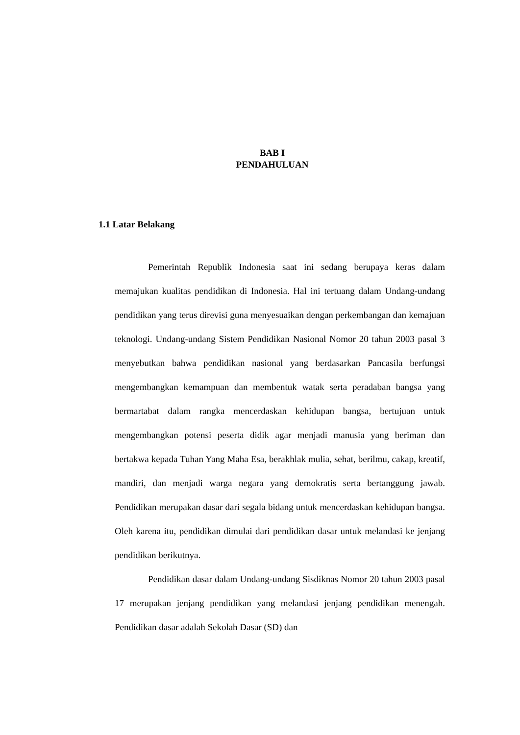BAB I
PENDAHULUAN
1.1 Latar Belakang
Pemerintah Republik Indonesia saat ini sedang berupaya keras dalam memajukan kualitas pendidikan di Indonesia. Hal ini tertuang dalam Undang-undang pendidikan yang terus direvisi guna menyesuaikan dengan perkembangan dan kemajuan teknologi. Undang-undang Sistem Pendidikan Nasional Nomor 20 tahun 2003 pasal 3 menyebutkan bahwa pendidikan nasional yang berdasarkan Pancasila berfungsi mengembangkan kemampuan dan membentuk watak serta peradaban bangsa yang bermartabat dalam rangka mencerdaskan kehidupan bangsa, bertujuan untuk mengembangkan potensi peserta didik agar menjadi manusia yang beriman dan bertakwa kepada Tuhan Yang Maha Esa, berakhlak mulia, sehat, berilmu, cakap, kreatif, mandiri, dan menjadi warga negara yang demokratis serta bertanggung jawab. Pendidikan merupakan dasar dari segala bidang untuk mencerdaskan kehidupan bangsa. Oleh karena itu, pendidikan dimulai dari pendidikan dasar untuk melandasi ke jenjang pendidikan berikutnya.
Pendidikan dasar dalam Undang-undang Sisdiknas Nomor 20 tahun 2003 pasal 17 merupakan jenjang pendidikan yang melandasi jenjang pendidikan menengah. Pendidikan dasar adalah Sekolah Dasar (SD) dan